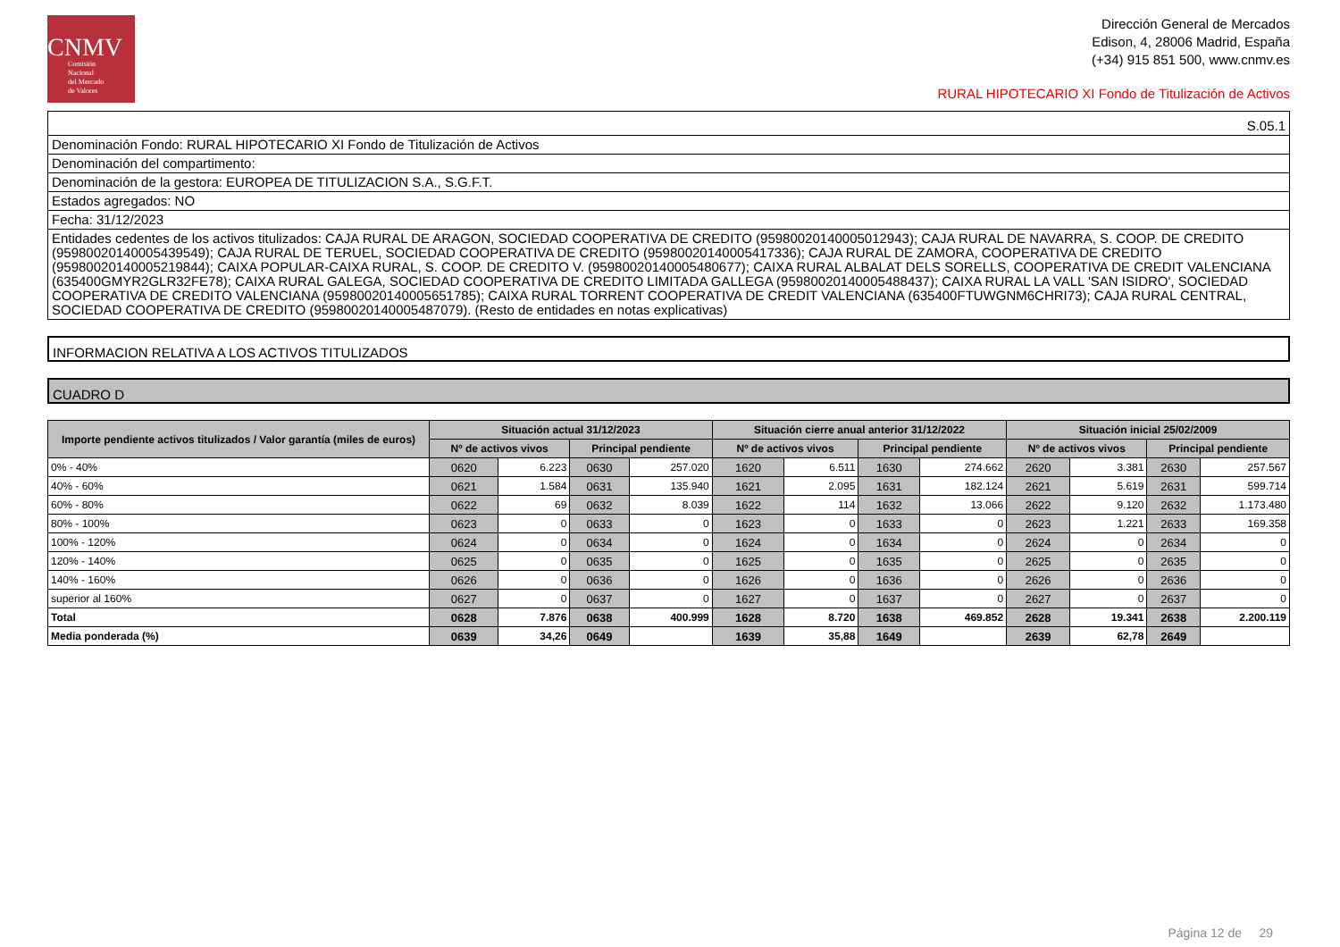CNMV
Comisión
Nacional
del Mercado
de Valores
Dirección General de Mercados
Edison, 4, 28006 Madrid, España
(+34) 915 851 500, www.cnmv.es
RURAL HIPOTECARIO XI Fondo de Titulización de Activos
S.05.1
Denominación Fondo: RURAL HIPOTECARIO XI Fondo de Titulización de Activos
Denominación del compartimento:
Denominación de la gestora: EUROPEA DE TITULIZACION S.A., S.G.F.T.
Estados agregados: NO
Fecha: 31/12/2023
Entidades cedentes de los activos titulizados: CAJA RURAL DE ARAGON, SOCIEDAD COOPERATIVA DE CREDITO (95980020140005012943); CAJA RURAL DE NAVARRA, S. COOP. DE CREDITO (95980020140005439549); CAJA RURAL DE TERUEL, SOCIEDAD COOPERATIVA DE CREDITO (95980020140005417336); CAJA RURAL DE ZAMORA, COOPERATIVA DE CREDITO (95980020140005219844); CAIXA POPULAR-CAIXA RURAL, S. COOP. DE CREDITO V. (95980020140005480677); CAIXA RURAL ALBALAT DELS SORELLS, COOPERATIVA DE CREDIT VALENCIANA (635400GMYR2GLR32FE78); CAIXA RURAL GALEGA, SOCIEDAD COOPERATIVA DE CREDITO LIMITADA GALLEGA (95980020140005488437); CAIXA RURAL LA VALL 'SAN ISIDRO', SOCIEDAD COOPERATIVA DE CREDITO VALENCIANA (95980020140005651785); CAIXA RURAL TORRENT COOPERATIVA DE CREDIT VALENCIANA (635400FTUWGNM6CHRI73); CAJA RURAL CENTRAL, SOCIEDAD COOPERATIVA DE CREDITO (95980020140005487079). (Resto de entidades en notas explicativas)
INFORMACION RELATIVA A LOS ACTIVOS TITULIZADOS
CUADRO D
| Importe pendiente activos titulizados / Valor garantía (miles de euros) | Situación actual 31/12/2023 | | | | Situación cierre anual anterior 31/12/2022 | | | | Situación inicial 25/02/2009 | | | |
| --- | --- | --- | --- | --- | --- | --- | --- | --- | --- | --- | --- | --- |
| | Nº de activos vivos | | Principal pendiente | | Nº de activos vivos | | Principal pendiente | | Nº de activos vivos | | Principal pendiente | |
| 0% - 40% | 0620 | 6.223 | 0630 | 257.020 | 1620 | 6.511 | 1630 | 274.662 | 2620 | 3.381 | 2630 | 257.567 |
| 40% - 60% | 0621 | 1.584 | 0631 | 135.940 | 1621 | 2.095 | 1631 | 182.124 | 2621 | 5.619 | 2631 | 599.714 |
| 60% - 80% | 0622 | 69 | 0632 | 8.039 | 1622 | 114 | 1632 | 13.066 | 2622 | 9.120 | 2632 | 1.173.480 |
| 80% - 100% | 0623 | 0 | 0633 | 0 | 1623 | 0 | 1633 | 0 | 2623 | 1.221 | 2633 | 169.358 |
| 100% - 120% | 0624 | 0 | 0634 | 0 | 1624 | 0 | 1634 | 0 | 2624 | 0 | 2634 | 0 |
| 120% - 140% | 0625 | 0 | 0635 | 0 | 1625 | 0 | 1635 | 0 | 2625 | 0 | 2635 | 0 |
| 140% - 160% | 0626 | 0 | 0636 | 0 | 1626 | 0 | 1636 | 0 | 2626 | 0 | 2636 | 0 |
| superior al 160% | 0627 | 0 | 0637 | 0 | 1627 | 0 | 1637 | 0 | 2627 | 0 | 2637 | 0 |
| Total | 0628 | 7.876 | 0638 | 400.999 | 1628 | 8.720 | 1638 | 469.852 | 2628 | 19.341 | 2638 | 2.200.119 |
| Media ponderada (%) | 0639 | 34,26 | 0649 | | 1639 | 35,88 | 1649 | | 2639 | 62,78 | 2649 | |
Página 12 de 29